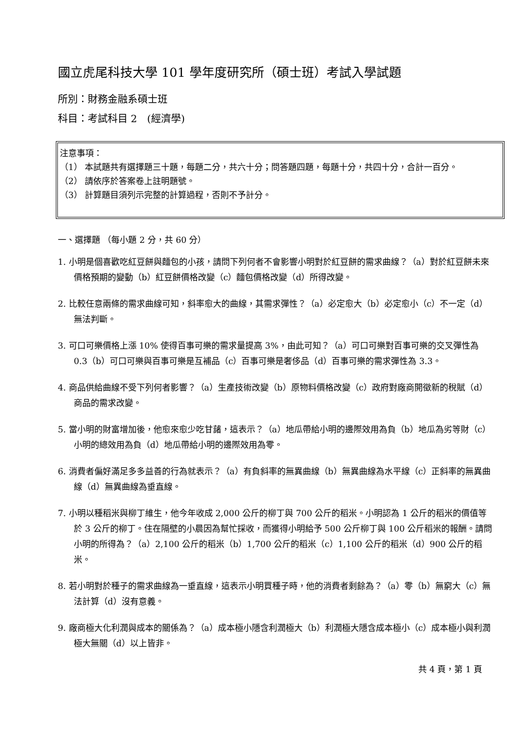國立虎尾科技大學 101 學年度研究所（碩士班）考試入學試題
所別：財務金融系碩士班
科目：考試科目 2　(經濟學)
注意事項：
（1） 本試題共有選擇題三十題，每題二分，共六十分；問答題四題，每題十分，共四十分，合計一百分。
（2） 請依序於答案卷上註明題號。
（3） 計算題目須列示完整的計算過程，否則不予計分。
一、選擇題 （每小題 2 分，共 60 分）
1. 小明是個喜歡吃紅豆餅與麵包的小孩，請問下列何者不會影響小明對於紅豆餅的需求曲線？（a）對於紅豆餅未來價格預期的變動（b）紅豆餅價格改變（c）麵包價格改變（d）所得改變。
2. 比較任意兩條的需求曲線可知，斜率愈大的曲線，其需求彈性？（a）必定愈大（b）必定愈小（c）不一定（d）無法判斷。
3. 可口可樂價格上漲 10% 使得百事可樂的需求量提高 3%，由此可知？（a）可口可樂對百事可樂的交叉彈性為 0.3（b）可口可樂與百事可樂是互補品（c）百事可樂是奢侈品（d）百事可樂的需求彈性為 3.3。
4. 商品供給曲線不受下列何者影響？（a）生產技術改變（b）原物料價格改變（c）政府對廠商開徵新的稅賦（d）商品的需求改變。
5. 當小明的財富增加後，他愈來愈少吃甘藷，這表示？（a）地瓜帶給小明的邊際效用為負（b）地瓜為劣等財（c）小明的總效用為負（d）地瓜帶給小明的邊際效用為零。
6. 消費者偏好滿足多多益善的行為就表示？（a）有負斜率的無異曲線（b）無異曲線為水平線（c）正斜率的無異曲線（d）無異曲線為垂直線。
7. 小明以種稻米與柳丁維生，他今年收成 2,000 公斤的柳丁與 700 公斤的稻米。小明認為 1 公斤的稻米的價值等於 3 公斤的柳丁。住在隔壁的小晨因為幫忙採收，而獲得小明給予 500 公斤柳丁與 100 公斤稻米的報酬。請問小明的所得為？（a）2,100 公斤的稻米（b）1,700 公斤的稻米（c）1,100 公斤的稻米（d）900 公斤的稻米。
8. 若小明對於種子的需求曲線為一垂直線，這表示小明買種子時，他的消費者剩餘為？（a）零（b）無窮大（c）無法計算（d）沒有意義。
9. 廠商極大化利潤與成本的關係為？（a）成本極小隱含利潤極大（b）利潤極大隱含成本極小（c）成本極小與利潤極大無關（d）以上皆非。
共 4 頁，第 1 頁